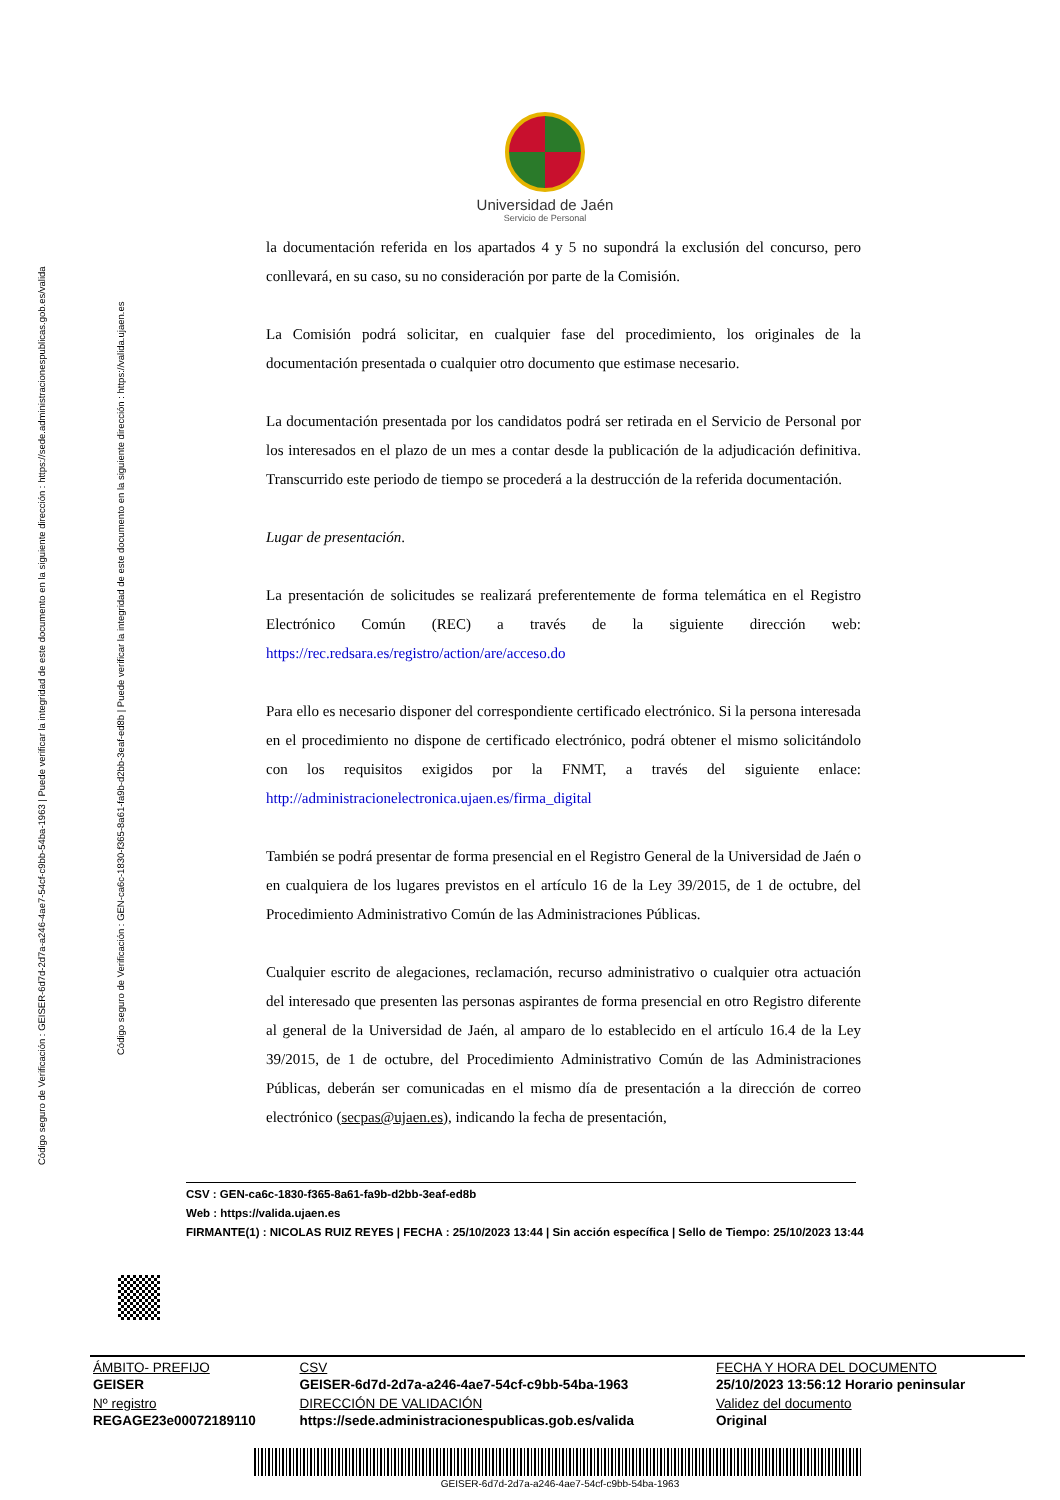Código seguro de Verificación : GEISER-6d7d-2d7a-a246-4ae7-54cf-c9bb-54ba-1963 | Puede verificar la integridad de este documento en la siguiente dirección : https://sede.administracionespublicas.gob.es/valida
Código seguro de Verificación : GEN-ca6c-1830-f365-8a61-fa9b-d2bb-3eaf-ed8b | Puede verificar la integridad de este documento en la siguiente dirección : https://valida.ujaen.es
Universidad de Jaén
Servicio de Personal
la documentación referida en los apartados 4 y 5 no supondrá la exclusión del concurso, pero conllevará, en su caso, su no consideración por parte de la Comisión.
La Comisión podrá solicitar, en cualquier fase del procedimiento, los originales de la documentación presentada o cualquier otro documento que estimase necesario.
La documentación presentada por los candidatos podrá ser retirada en el Servicio de Personal por los interesados en el plazo de un mes a contar desde la publicación de la adjudicación definitiva. Transcurrido este periodo de tiempo se procederá a la destrucción de la referida documentación.
Lugar de presentación.
La presentación de solicitudes se realizará preferentemente de forma telemática en el Registro Electrónico Común (REC) a través de la siguiente dirección web: https://rec.redsara.es/registro/action/are/acceso.do
Para ello es necesario disponer del correspondiente certificado electrónico. Si la persona interesada en el procedimiento no dispone de certificado electrónico, podrá obtener el mismo solicitándolo con los requisitos exigidos por la FNMT, a través del siguiente enlace: http://administracionelectronica.ujaen.es/firma_digital
También se podrá presentar de forma presencial en el Registro General de la Universidad de Jaén o en cualquiera de los lugares previstos en el artículo 16 de la Ley 39/2015, de 1 de octubre, del Procedimiento Administrativo Común de las Administraciones Públicas.
Cualquier escrito de alegaciones, reclamación, recurso administrativo o cualquier otra actuación del interesado que presenten las personas aspirantes de forma presencial en otro Registro diferente al general de la Universidad de Jaén, al amparo de lo establecido en el artículo 16.4 de la Ley 39/2015, de 1 de octubre, del Procedimiento Administrativo Común de las Administraciones Públicas, deberán ser comunicadas en el mismo día de presentación a la dirección de correo electrónico (secpas@ujaen.es), indicando la fecha de presentación,
CSV : GEN-ca6c-1830-f365-8a61-fa9b-d2bb-3eaf-ed8b
Web : https://valida.ujaen.es
FIRMANTE(1) : NICOLAS RUIZ REYES | FECHA : 25/10/2023 13:44 | Sin acción específica | Sello de Tiempo: 25/10/2023 13:44
| ÁMBITO- PREFIJO | CSV | FECHA Y HORA DEL DOCUMENTO |
| --- | --- | --- |
| GEISER | GEISER-6d7d-2d7a-a246-4ae7-54cf-c9bb-54ba-1963 | 25/10/2023 13:56:12 Horario peninsular |
| Nº registro | DIRECCIÓN DE VALIDACIÓN | Validez del documento |
| REGAGE23e00072189110 | https://sede.administracionespublicas.gob.es/valida | Original |
GEISER-6d7d-2d7a-a246-4ae7-54cf-c9bb-54ba-1963